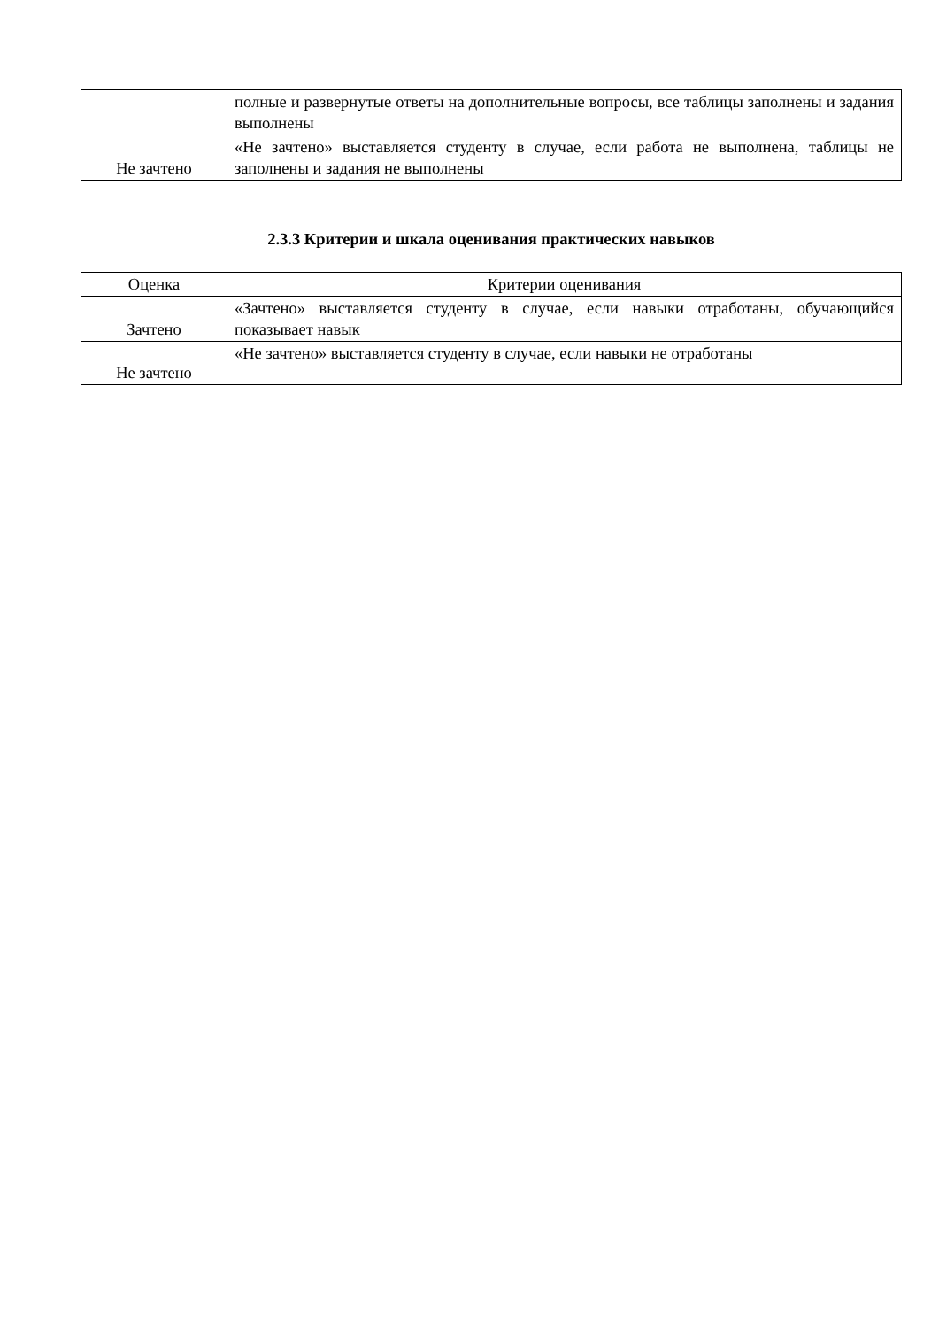| | полные и развернутые ответы на дополнительные вопросы, все таблицы заполнены и задания выполнены |
| Не зачтено | «Не зачтено» выставляется студенту в случае, если работа не выполнена, таблицы не заполнены и задания не выполнены |
2.3.3 Критерии и шкала оценивания практических навыков
| Оценка | Критерии оценивания |
| --- | --- |
| Зачтено | «Зачтено» выставляется студенту в случае, если навыки отработаны, обучающийся показывает навык |
| Не зачтено | «Не зачтено» выставляется студенту в случае, если навыки не отработаны |